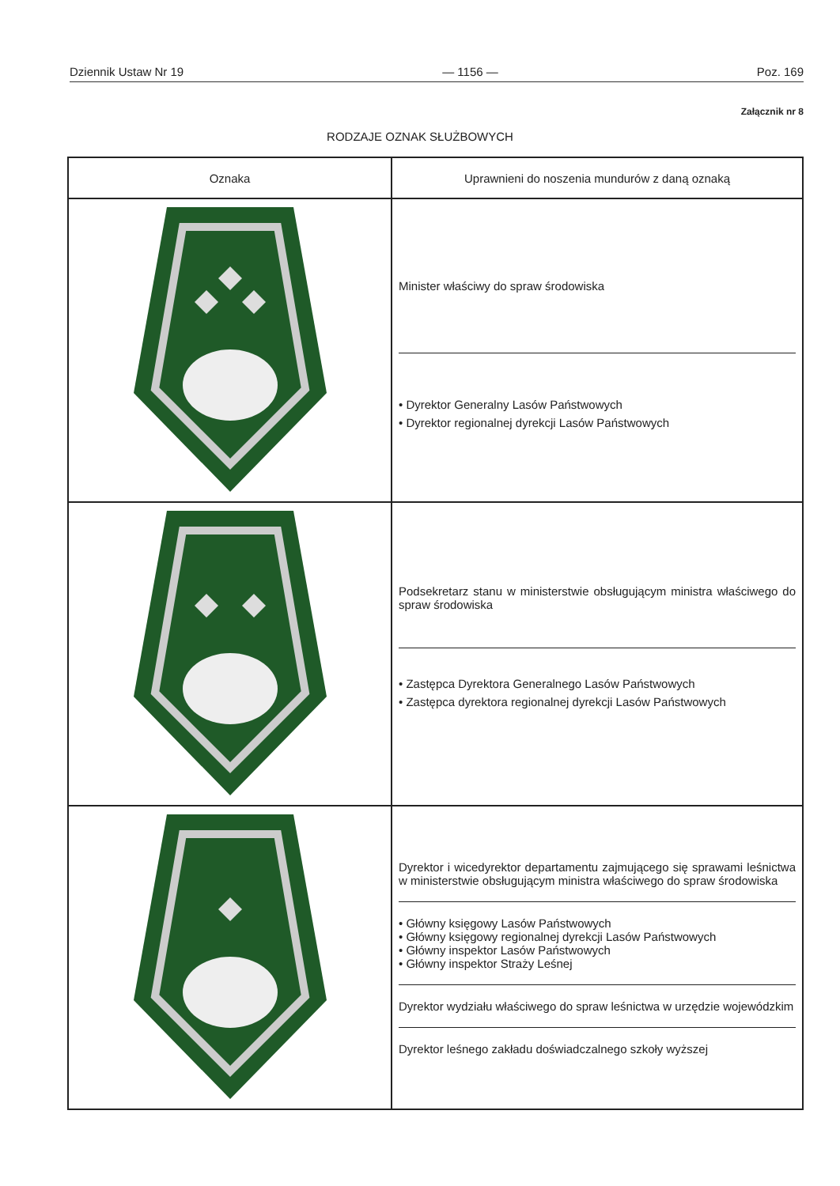Dziennik Ustaw Nr 19 — 1156 — Poz. 169
Załącznik nr 8
RODZAJE OZNAK SŁUŻBOWYCH
| Oznaka | Uprawnieni do noszenia mundurów z daną oznaką |
| --- | --- |
| | Minister właściwy do spraw środowiska • Dyrektor Generalny Lasów Państwowych • Dyrektor regionalnej dyrekcji Lasów Państwowych |
| | Podsekretarz stanu w ministerstwie obsługującym ministra właściwego do spraw środowiska • Zastępca Dyrektora Generalnego Lasów Państwowych • Zastępca dyrektora regionalnej dyrekcji Lasów Państwowych |
| | Dyrektor i wicedyrektor departamentu zajmującego się sprawami leśnictwa w ministerstwie obsługującym ministra właściwego do spraw środowiska • Główny księgowy Lasów Państwowych • Główny księgowy regionalnej dyrekcji Lasów Państwowych • Główny inspektor Lasów Państwowych • Główny inspektor Straży Leśnej Dyrektor wydziału właściwego do spraw leśnictwa w urzędzie wojewódzkim Dyrektor leśnego zakładu doświadczalnego szkoły wyższej |